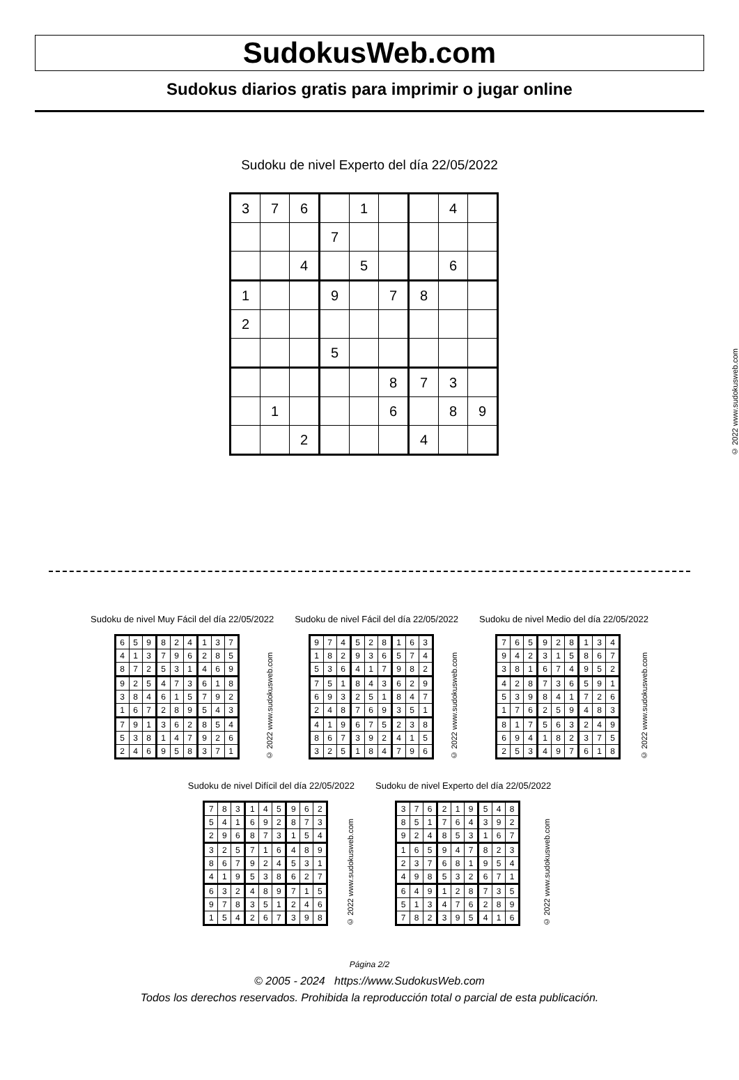SudokusWeb.com
Sudokus diarios gratis para imprimir o jugar online
Sudoku de nivel Experto del día 22/05/2022
| 3 | 7 | 6 | | 1 | | | 4 | |
| | | | 7 | | | | | |
| | | 4 | | 5 | | | 6 | |
| 1 | | | 9 | | 7 | 8 | | |
| 2 | | | | | | | | |
| | | | 5 | | | | | |
| | | | | | 8 | 7 | 3 | |
| | 1 | | | | 6 | | 8 | 9 |
| | | 2 | | | | 4 | | |
© 2022 www.sudokusweb.com
Sudoku de nivel Muy Fácil del día 22/05/2022
| 6 | 5 | 9 | 8 | 2 | 4 | 1 | 3 | 7 |
| 4 | 1 | 3 | 7 | 9 | 6 | 2 | 8 | 5 |
| 8 | 7 | 2 | 5 | 3 | 1 | 4 | 6 | 9 |
| 9 | 2 | 5 | 4 | 7 | 3 | 6 | 1 | 8 |
| 3 | 8 | 4 | 6 | 1 | 5 | 7 | 9 | 2 |
| 1 | 6 | 7 | 2 | 8 | 9 | 5 | 4 | 3 |
| 7 | 9 | 1 | 3 | 6 | 2 | 8 | 5 | 4 |
| 5 | 3 | 8 | 1 | 4 | 7 | 9 | 2 | 6 |
| 2 | 4 | 6 | 9 | 5 | 8 | 3 | 7 | 1 |
© 2022 www.sudokusweb.com
Sudoku de nivel Fácil del día 22/05/2022
| 9 | 7 | 4 | 5 | 2 | 8 | 1 | 6 | 3 |
| 1 | 8 | 2 | 9 | 3 | 6 | 5 | 7 | 4 |
| 5 | 3 | 6 | 4 | 1 | 7 | 9 | 8 | 2 |
| 7 | 5 | 1 | 8 | 4 | 3 | 6 | 2 | 9 |
| 6 | 9 | 3 | 2 | 5 | 1 | 8 | 4 | 7 |
| 2 | 4 | 8 | 7 | 6 | 9 | 3 | 5 | 1 |
| 4 | 1 | 9 | 6 | 7 | 5 | 2 | 3 | 8 |
| 8 | 6 | 7 | 3 | 9 | 2 | 4 | 1 | 5 |
| 3 | 2 | 5 | 1 | 8 | 4 | 7 | 9 | 6 |
© 2022 www.sudokusweb.com
Sudoku de nivel Medio del día 22/05/2022
| 7 | 6 | 5 | 9 | 2 | 8 | 1 | 3 | 4 |
| 9 | 4 | 2 | 3 | 1 | 5 | 8 | 6 | 7 |
| 3 | 8 | 1 | 6 | 7 | 4 | 9 | 5 | 2 |
| 4 | 2 | 8 | 7 | 3 | 6 | 5 | 9 | 1 |
| 5 | 3 | 9 | 8 | 4 | 1 | 7 | 2 | 6 |
| 1 | 7 | 6 | 2 | 5 | 9 | 4 | 8 | 3 |
| 8 | 1 | 7 | 5 | 6 | 3 | 2 | 4 | 9 |
| 6 | 9 | 4 | 1 | 8 | 2 | 3 | 7 | 5 |
| 2 | 5 | 3 | 4 | 9 | 7 | 6 | 1 | 8 |
© 2022 www.sudokusweb.com
Sudoku de nivel Difícil del día 22/05/2022
| 7 | 8 | 3 | 1 | 4 | 5 | 9 | 6 | 2 |
| 5 | 4 | 1 | 6 | 9 | 2 | 8 | 7 | 3 |
| 2 | 9 | 6 | 8 | 7 | 3 | 1 | 5 | 4 |
| 3 | 2 | 5 | 7 | 1 | 6 | 4 | 8 | 9 |
| 8 | 6 | 7 | 9 | 2 | 4 | 5 | 3 | 1 |
| 4 | 1 | 9 | 5 | 3 | 8 | 6 | 2 | 7 |
| 6 | 3 | 2 | 4 | 8 | 9 | 7 | 1 | 5 |
| 9 | 7 | 8 | 3 | 5 | 1 | 2 | 4 | 6 |
| 1 | 5 | 4 | 2 | 6 | 7 | 3 | 9 | 8 |
© 2022 www.sudokusweb.com
Sudoku de nivel Experto del día 22/05/2022
| 3 | 7 | 6 | 2 | 1 | 9 | 5 | 4 | 8 |
| 8 | 5 | 1 | 7 | 6 | 4 | 3 | 9 | 2 |
| 9 | 2 | 4 | 8 | 5 | 3 | 1 | 6 | 7 |
| 1 | 6 | 5 | 9 | 4 | 7 | 8 | 2 | 3 |
| 2 | 3 | 7 | 6 | 8 | 1 | 9 | 5 | 4 |
| 4 | 9 | 8 | 5 | 3 | 2 | 6 | 7 | 1 |
| 6 | 4 | 9 | 1 | 2 | 8 | 7 | 3 | 5 |
| 5 | 1 | 3 | 4 | 7 | 6 | 2 | 8 | 9 |
| 7 | 8 | 2 | 3 | 9 | 5 | 4 | 1 | 6 |
© 2022 www.sudokusweb.com
Página 2/2
© 2005 - 2024 https://www.SudokusWeb.com
Todos los derechos reservados. Prohibida la reproducción total o parcial de esta publicación.